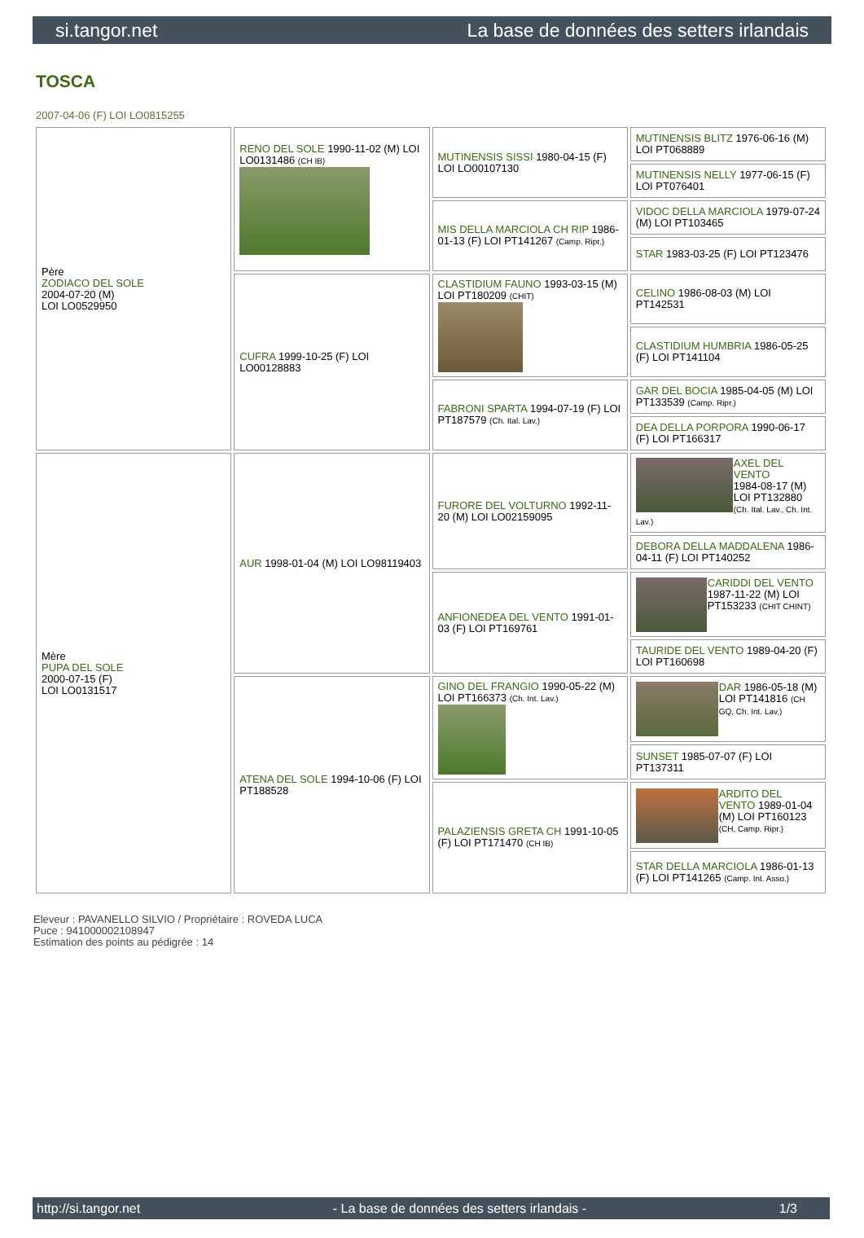si.tangor.net La base de données des setters irlandais
TOSCA
2007-04-06 (F) LOI LO0815255
| Père ZODIACO DEL SOLE 2004-07-20 (M) LOI LO0529950 | RENO DEL SOLE 1990-11-02 (M) LOI LO0131486 (CH IB) | MUTINENSIS SISSI 1980-04-15 (F) LOI LO00107130 | MUTINENSIS BLITZ 1976-06-16 (M) LOI PT068889 |
| | | | MUTINENSIS NELLY 1977-06-15 (F) LOI PT076401 |
| | | MIS DELLA MARCIOLA CH RIP 1986-01-13 (F) LOI PT141267 (Camp. Ripr.) | VIDOC DELLA MARCIOLA 1979-07-24 (M) LOI PT103465 |
| | | | STAR 1983-03-25 (F) LOI PT123476 |
| | CUFRA 1999-10-25 (F) LOI LO00128883 | CLASTIDIUM FAUNO 1993-03-15 (M) LOI PT180209 (CHIT) | CELINO 1986-08-03 (M) LOI PT142531 |
| | | | CLASTIDIUM HUMBRIA 1986-05-25 (F) LOI PT141104 |
| | | FABRONI SPARTA 1994-07-19 (F) LOI PT187579 (Ch. Ital. Lav.) | GAR DEL BOCIA 1985-04-05 (M) LOI PT133539 (Camp. Ripr.) |
| | | | DEA DELLA PORPORA 1990-06-17 (F) LOI PT166317 |
| Mère PUPA DEL SOLE 2000-07-15 (F) LOI LO0131517 | AUR 1998-01-04 (M) LOI LO98119403 | FURORE DEL VOLTURNO 1992-11-20 (M) LOI LO02159095 | AXEL DEL VENTO 1984-08-17 (M) LOI PT132880 (Ch. Ital. Lav., Ch. Int. Lav.) |
| | | | DEBORA DELLA MADDALENA 1986-04-11 (F) LOI PT140252 |
| | | ANFIONEDEA DEL VENTO 1991-01-03 (F) LOI PT169761 | CARIDDI DEL VENTO 1987-11-22 (M) LOI PT153233 (CHIT CHINT) |
| | | | TAURIDE DEL VENTO 1989-04-20 (F) LOI PT160698 |
| | ATENA DEL SOLE 1994-10-06 (F) LOI PT188528 | GINO DEL FRANGIO 1990-05-22 (M) LOI PT166373 (Ch. Int. Lav.) | DAR 1986-05-18 (M) LOI PT141816 (CH GQ, Ch. Int. Lav.) |
| | | | SUNSET 1985-07-07 (F) LOI PT137311 |
| | | PALAZIENSIS GRETA CH 1991-10-05 (F) LOI PT171470 (CH IB) | ARDITO DEL VENTO 1989-01-04 (M) LOI PT160123 (CH, Camp. Ripr.) |
| | | | STAR DELLA MARCIOLA 1986-01-13 (F) LOI PT141265 (Camp. Int. Asso.) |
Eleveur : PAVANELLO SILVIO / Propriétaire : ROVEDA LUCA
Puce : 941000002108947
Estimation des points au pédigrée : 14
http://si.tangor.net - La base de données des setters irlandais - 1/3